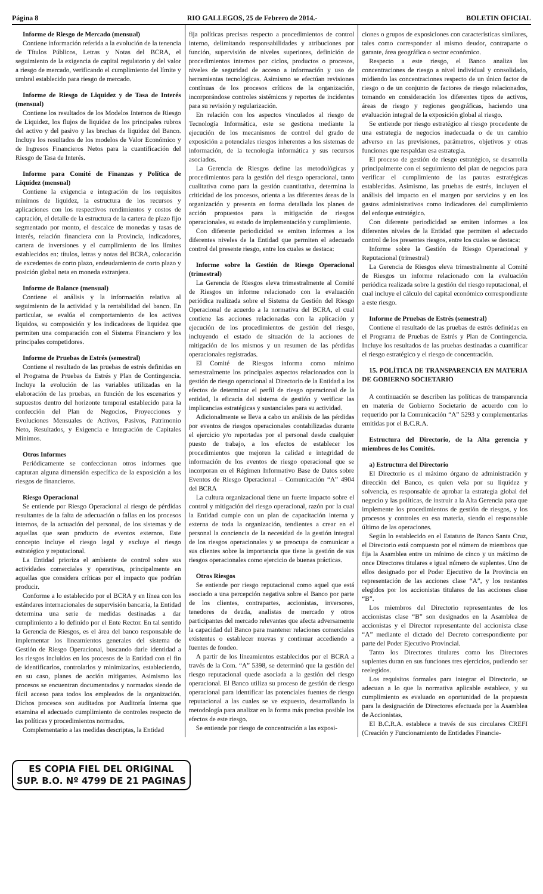Página 8 RIO GALLEGOS, 25 de Febrero de 2014.- BOLETIN OFICIAL
Informe de Riesgo de Mercado (mensual)
Contiene información referida a la evolución de la tenencia de Títulos Públicos, Letras y Notas del BCRA, el seguimiento de la exigencia de capital regulatorio y del valor a riesgo de mercado, verificando el cumplimiento del límite y umbral establecido para riesgo de mercado.
Informe de Riesgo de Liquidez y de Tasa de Interés (mensual)
Contiene los resultados de los Modelos Internos de Riesgo de Liquidez, los flujos de liquidez de los principales rubros del activo y del pasivo y las brechas de liquidez del Banco. Incluye los resultados de los modelos de Valor Económico y de Ingresos Financieros Netos para la cuantificación del Riesgo de Tasa de Interés.
Informe para Comité de Finanzas y Política de Liquidez (mensual)
Contiene la exigencia e integración de los requisitos mínimos de liquidez, la estructura de los recursos y aplicaciones con los respectivos rendimientos y costos de captación, el detalle de la estructura de la cartera de plazo fijo segmentado por monto, el descalce de monedas y tasas de interés, relación financiera con la Provincia, indicadores, cartera de inversiones y el cumplimiento de los límites establecidos en: títulos, letras y notas del BCRA, colocación de excedentes de corto plazo, endeudamiento de corto plazo y posición global neta en moneda extranjera.
Informe de Balance (mensual)
Contiene el análisis y la información relativa al seguimiento de la actividad y la rentabilidad del banco. En particular, se evalúa el comportamiento de los activos líquidos, su composición y los indicadores de liquidez que permiten una comparación con el Sistema Financiero y los principales competidores.
Informe de Pruebas de Estrés (semestral)
Contiene el resultado de las pruebas de estrés definidas en el Programa de Pruebas de Estrés y Plan de Contingencia. Incluye la evolución de las variables utilizadas en la elaboración de las pruebas, en función de los escenarios y supuestos dentro del horizonte temporal establecido para la confección del Plan de Negocios, Proyecciones y Evoluciones Mensuales de Activos, Pasivos, Patrimonio Neto, Resultados, y Exigencia e Integración de Capitales Mínimos.
Otros Informes
Periódicamente se confeccionan otros informes que capturan alguna dimensión específica de la exposición a los riesgos de financieros.
Riesgo Operacional
Se entiende por Riesgo Operacional al riesgo de pérdidas resultantes de la falta de adecuación o fallas en los procesos internos, de la actuación del personal, de los sistemas y de aquellas que sean producto de eventos externos. Este concepto incluye el riesgo legal y excluye el riesgo estratégico y reputacional.
La Entidad prioriza el ambiente de control sobre sus actividades comerciales y operativas, principalmente en aquellas que considera críticas por el impacto que podrían producir.
Conforme a lo establecido por el BCRA y en línea con los estándares internacionales de supervisión bancaria, la Entidad determina una serie de medidas destinadas a dar cumplimiento a lo definido por el Ente Rector. En tal sentido la Gerencia de Riesgos, es el área del banco responsable de implementar los lineamientos generales del sistema de Gestión de Riesgo Operacional, buscando darle identidad a los riesgos incluidos en los procesos de la Entidad con el fin de identificarlos, controlarlos y minimizarlos, estableciendo, en su caso, planes de acción mitigantes. Asimismo los procesos se encuentran documentados y normados siendo de fácil acceso para todos los empleados de la organización. Dichos procesos son auditados por Auditoría Interna que examina el adecuado cumplimiento de controles respecto de las políticas y procedimientos normados.
Complementario a las medidas descriptas, la Entidad
fija políticas precisas respecto a procedimientos de control interno, delimitando responsabilidades y atribuciones por función, supervisión de niveles superiores, definición de procedimientos internos por ciclos, productos o procesos, niveles de seguridad de acceso a información y uso de herramientas tecnológicas. Asimismo se efectúan revisiones contínuas de los procesos críticos de la organización, incorporándose controles sistémicos y reportes de incidentes para su revisión y regularización.
En relación con los aspectos vinculados al riesgo de Tecnología Informática, este se gestiona mediante la ejecución de los mecanismos de control del grado de exposición a potenciales riesgos inherentes a los sistemas de información, de la tecnología informática y sus recursos asociados.
La Gerencia de Riesgos define las metodológicas y procedimientos para la gestión del riesgo operacional, tanto cualitativa como para la gestión cuantitativa, determina la criticidad de los procesos, orienta a las diferentes áreas de la organización y presenta en forma detallada los planes de acción propuestos para la mitigación de riesgos operacionales, su estado de implementación y cumplimiento.
Con diferente periodicidad se emiten informes a los diferentes niveles de la Entidad que permiten el adecuado control del presente riesgo, entre los cuales se destaca:
Informe sobre la Gestión de Riesgo Operacional (trimestral)
La Gerencia de Riesgos eleva trimestralmente al Comité de Riesgos un informe relacionado con la evaluación periódica realizada sobre el Sistema de Gestión del Riesgo Operacional de acuerdo a la normativa del BCRA, el cual contiene las acciones relacionadas con la aplicación y ejecución de los procedimientos de gestión del riesgo, incluyendo el estado de situación de la acciones de mitigación de los mismos y un resumen de las pérdidas operacionales registradas.
El Comité de Riesgos informa como mínimo semestralmente los principales aspectos relacionados con la gestión de riesgo operacional al Directorio de la Entidad a los efectos de determinar el perfil de riesgo operacional de la entidad, la eficacia del sistema de gestión y verificar las implicancias estratégicas y sustanciales para su actividad.
Adicionalmente se lleva a cabo un análisis de las pérdidas por eventos de riesgos operacionales contabilizadas durante el ejercicio y/o reportadas por el personal desde cualquier puesto de trabajo, a los efectos de establecer los procedimientos que mejoren la calidad e integridad de información de los eventos de riesgo operacional que se incorporan en el Régimen Informativo Base de Datos sobre Eventos de Riesgo Operacional – Comunicación “A” 4904 del BCRA
La cultura organizacional tiene un fuerte impacto sobre el control y mitigación del riesgo operacional, razón por la cual la Entidad cumple con un plan de capacitación interna y externa de toda la organización, tendientes a crear en el personal la conciencia de la necesidad de la gestión integral de los riesgos operacionales y se preocupa de comunicar a sus clientes sobre la importancia que tiene la gestión de sus riesgos operacionales como ejercicio de buenas prácticas.
Otros Riesgos
Se entiende por riesgo reputacional como aquel que está asociado a una percepción negativa sobre el Banco por parte de los clientes, contrapartes, accionistas, inversores, tenedores de deuda, analistas de mercado y otros participantes del mercado relevantes que afecta adversamente la capacidad del Banco para mantener relaciones comerciales existentes o establecer nuevas y continuar accediendo a fuentes de fondeo.
A partir de los lineamientos establecidos por el BCRA a través de la Com. “A” 5398, se determinó que la gestión del riesgo reputacional quede asociada a la gestión del riesgo operacional. El Banco utiliza su proceso de gestión de riesgo operacional para identificar las potenciales fuentes de riesgo reputacional a las cuales se ve expuesto, desarrollando la metodología para analizar en la forma más precisa posible los efectos de este riesgo.
Se entiende por riesgo de concentración a las exposi-
ciones o grupos de exposiciones con características similares, tales como corresponder al mismo deudor, contraparte o garante, área geográfica o sector económico.
Respecto a este riesgo, el Banco analiza las concentraciones de riesgo a nivel individual y consolidado, midiendo las concentraciones respecto de un único factor de riesgo o de un conjunto de factores de riesgo relacionados, tomando en consideración los diferentes tipos de activos, áreas de riesgo y regiones geográficas, haciendo una evaluación integral de la exposición global al riesgo.
Se entiende por riesgo estratégico al riesgo procedente de una estrategia de negocios inadecuada o de un cambio adverso en las previsiones, parámetros, objetivos y otras funciones que respaldan esa estrategia.
El proceso de gestión de riesgo estratégico, se desarrolla principalmente con el seguimiento del plan de negocios para verificar el cumplimiento de las pautas estratégicas establecidas. Asimismo, las pruebas de estrés, incluyen el análisis del impacto en el margen por servicios y en los gastos administrativos como indicadores del cumplimiento del enfoque estratégico.
Con diferente periodicidad se emiten informes a los diferentes niveles de la Entidad que permiten el adecuado control de los presentes riesgos, entre los cuales se destaca:
Informe sobre la Gestión de Riesgo Operacional y Reputacional (trimestral)
La Gerencia de Riesgos eleva trimestralmente al Comité de Riesgos un informe relacionado con la evaluación periódica realizada sobre la gestión del riesgo reputacional, el cual incluye el cálculo del capital económico correspondiente a este riesgo.
Informe de Pruebas de Estrés (semestral)
Contiene el resultado de las pruebas de estrés definidas en el Programa de Pruebas de Estrés y Plan de Contingencia. Incluye los resultados de las pruebas destinadas a cuantificar el riesgo estratégico y el riesgo de concentración.
15. POLÍTICA DE TRANSPARENCIA EN MATERIA DE GOBIERNO SOCIETARIO
A continuación se describen las políticas de transparencia en materia de Gobierno Societario de acuerdo con lo requerido por la Comunicación “A” 5293 y complementarias emitidas por el B.C.R.A.
Estructura del Directorio, de la Alta gerencia y miembros de los Comités.
a) Estructura del Directorio
El Directorio es el máximo órgano de administración y dirección del Banco, es quien vela por su liquidez y solvencia, es responsable de aprobar la estrategia global del negocio y las políticas, de instruir a la Alta Gerencia para que implemente los procedimientos de gestión de riesgos, y los procesos y controles en esa materia, siendo el responsable último de las operaciones.
Según lo establecido en el Estatuto de Banco Santa Cruz, el Directorio está compuesto por el número de miembros que fija la Asamblea entre un mínimo de cinco y un máximo de once Directores titulares e igual número de suplentes. Uno de ellos designado por el Poder Ejecutivo de la Provincia en representación de las acciones clase “A”, y los restantes elegidos por los accionistas titulares de las acciones clase “B”.
Los miembros del Directorio representantes de los accionistas clase “B” son designados en la Asamblea de accionistas y el Director representante del accionista clase “A” mediante el dictado del Decreto correspondiente por parte del Poder Ejecutivo Provincial.
Tanto los Directores titulares como los Directores suplentes duran en sus funciones tres ejercicios, pudiendo ser reelegidos.
Los requisitos formales para integrar el Directorio, se adecuan a lo que la normativa aplicable establece, y su cumplimiento es evaluado en oportunidad de la propuesta para la designación de Directores efectuada por la Asamblea de Accionistas.
El B.C.R.A. establece a través de sus circulares CREFI (Creación y Funcionamiento de Entidades Financie-
ES COPIA FIEL DEL ORIGINAL
SUP. B.O. Nº 4799 DE 21 PAGINAS